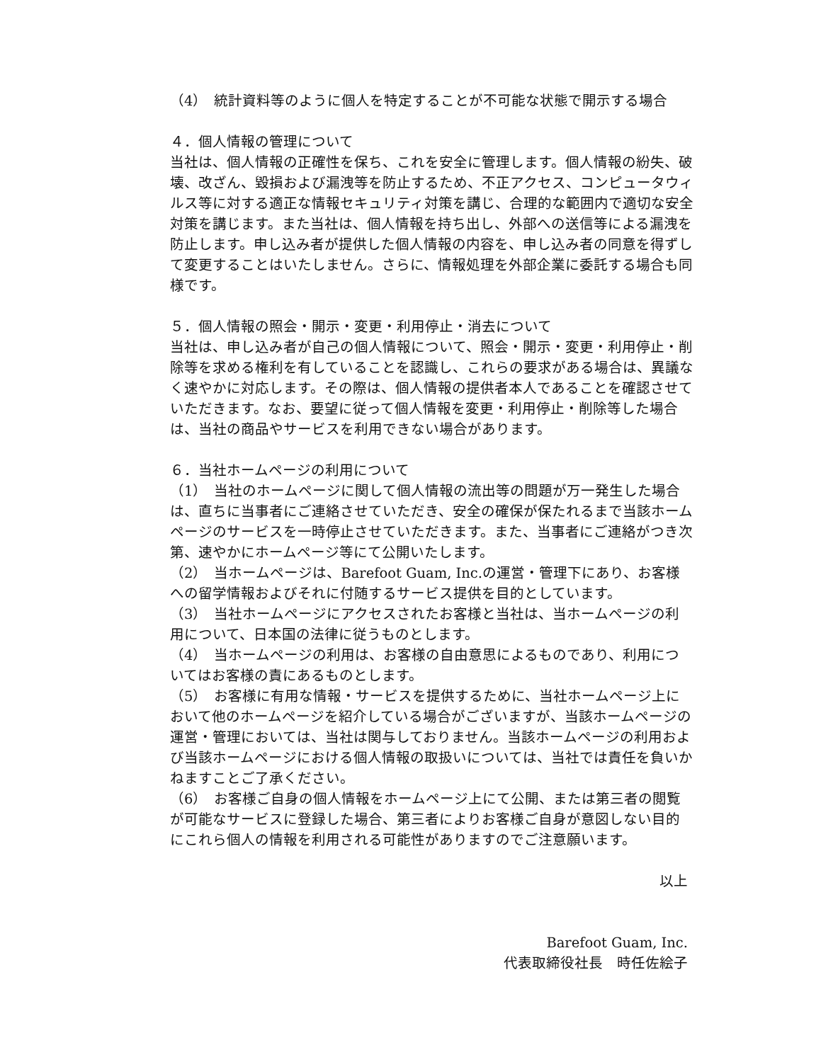（4）　統計資料等のように個人を特定することが不可能な状態で開示する場合
４．個人情報の管理について
当社は、個人情報の正確性を保ち、これを安全に管理します。個人情報の紛失、破壊、改ざん、毀損および漏洩等を防止するため、不正アクセス、コンピュータウィルス等に対する適正な情報セキュリティ対策を講じ、合理的な範囲内で適切な安全対策を講じます。また当社は、個人情報を持ち出し、外部への送信等による漏洩を防止します。申し込み者が提供した個人情報の内容を、申し込み者の同意を得ずして変更することはいたしません。さらに、情報処理を外部企業に委託する場合も同様です。
５．個人情報の照会・開示・変更・利用停止・消去について
当社は、申し込み者が自己の個人情報について、照会・開示・変更・利用停止・削除等を求める権利を有していることを認識し、これらの要求がある場合は、異議なく速やかに対応します。その際は、個人情報の提供者本人であることを確認させていただきます。なお、要望に従って個人情報を変更・利用停止・削除等した場合は、当社の商品やサービスを利用できない場合があります。
６．当社ホームページの利用について
（1）　当社のホームページに関して個人情報の流出等の問題が万一発生した場合は、直ちに当事者にご連絡させていただき、安全の確保が保たれるまで当該ホームページのサービスを一時停止させていただきます。また、当事者にご連絡がつき次第、速やかにホームページ等にて公開いたします。
（2）　当ホームページは、Barefoot Guam, Inc.の運営・管理下にあり、お客様への留学情報およびそれに付随するサービス提供を目的としています。
（3）　当社ホームページにアクセスされたお客様と当社は、当ホームページの利用について、日本国の法律に従うものとします。
（4）　当ホームページの利用は、お客様の自由意思によるものであり、利用についてはお客様の責にあるものとします。
（5）　お客様に有用な情報・サービスを提供するために、当社ホームページ上において他のホームページを紹介している場合がございますが、当該ホームページの運営・管理においては、当社は関与しておりません。当該ホームページの利用および当該ホームページにおける個人情報の取扱いについては、当社では責任を負いかねますことご了承ください。
（6）　お客様ご自身の個人情報をホームページ上にて公開、または第三者の閲覧が可能なサービスに登録した場合、第三者によりお客様ご自身が意図しない目的にこれら個人の情報を利用される可能性がありますのでご注意願います。
以上
Barefoot Guam, Inc.
代表取締役社長　時任佐絵子